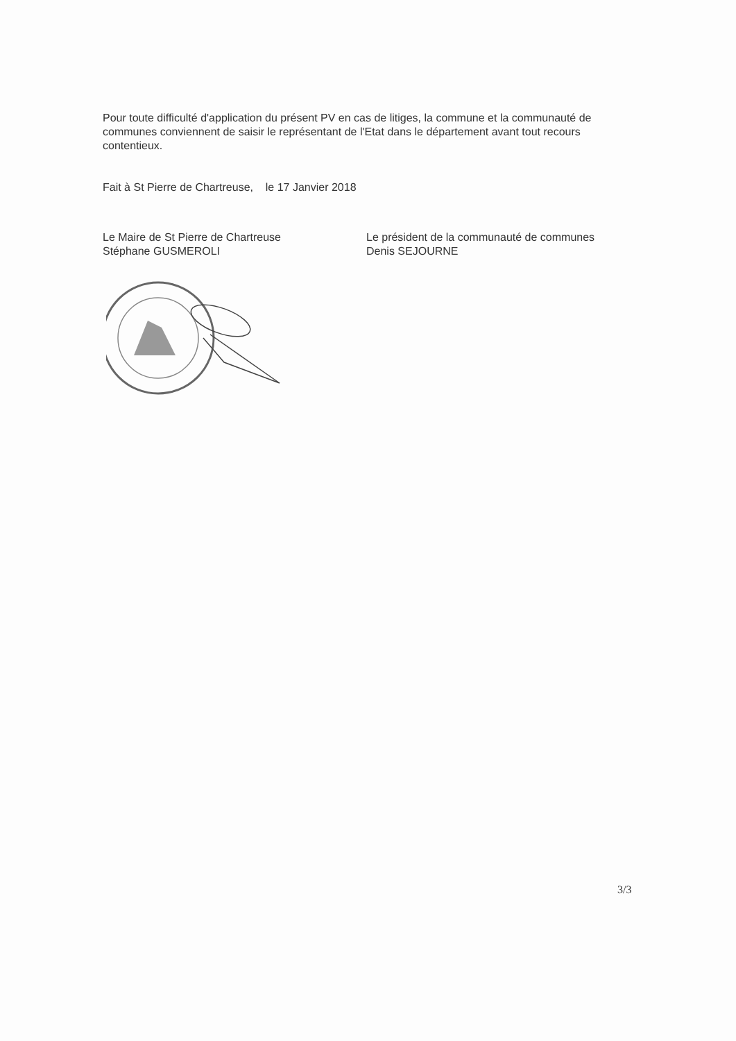Pour toute difficulté d'application du présent PV en cas de litiges, la commune et la communauté de communes conviennent de saisir le représentant de l'Etat dans le département avant tout recours contentieux.
Fait à St Pierre de Chartreuse, le 17 Janvier 2018
Le Maire de St Pierre de Chartreuse
Stéphane GUSMEROLI
Le président de la communauté de communes
Denis SEJOURNE
3/3